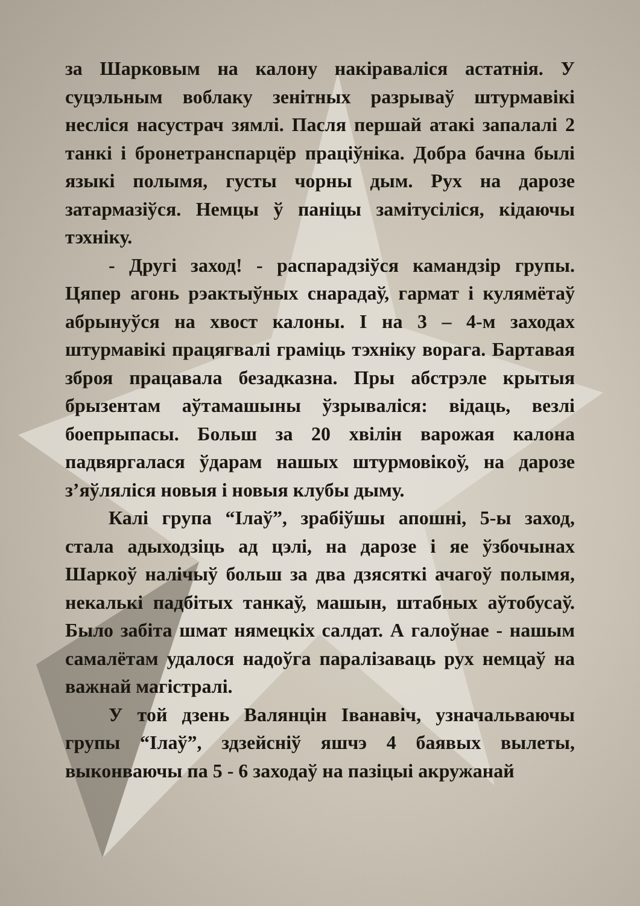за Шарковым на калону накіраваліся астатнія. У суцэльным воблаку зенітных разрываў штурмавікі несліся насустрач зямлі. Пасля першай атакі запалалі 2 танкі і бронетранспарцёр праціўніка. Добра бачна былі языкі полымя, густы чорны дым. Рух на дарозе затармазіўся. Немцы ў паніцы замітусіліся, кідаючы тэхніку.
- Другі заход! - распарадзіўся камандзір групы. Цяпер агонь рэактыўных снарадаў, гармат і кулямётаў абрынуўся на хвост калоны. І на 3 – 4-м заходах штурмавікі працягвалі граміць тэхніку ворага. Бартавая зброя працавала безадказна. Пры абстрэле крытыя брызентам аўтамашыны ўзрываліся: відаць, везлі боепрыпасы. Больш за 20 хвілін варожая калона падвяргалася ўдарам нашых штурмовікоў, на дарозе з’яўляліся новыя і новыя клубы дыму.
Калі група “Ілаў”, зрабіўшы апошні, 5-ы заход, стала адыходзіць ад цэлі, на дарозе і яе ўзбочынах Шаркоў налічыў больш за два дзясяткі ачагоў полымя, некалькі падбітых танкаў, машын, штабных аўтобусаў. Было забіта шмат нямецкіх салдат. А галоўнае - нашым самалётам удалося надоўга паралізаваць рух немцаў на важнай магістралі.
У той дзень Валянцін Іванавіч, узначальваючы групы “Ілаў”, здзейсніў яшчэ 4 баявых вылеты, выконваючы па 5 - 6 заходаў на пазіцыі акружанай